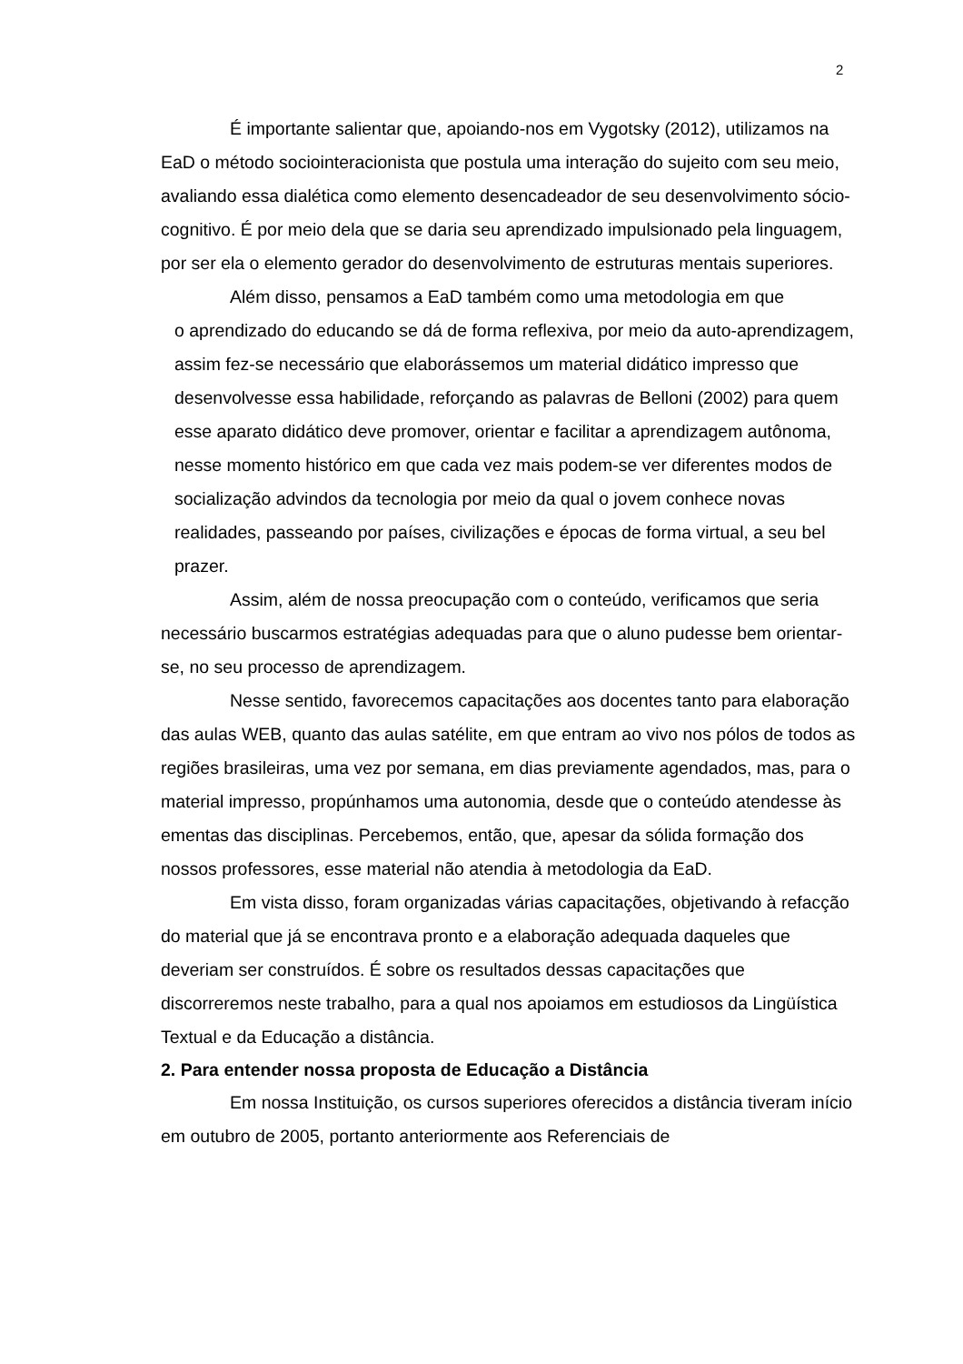2
É importante salientar que, apoiando-nos em Vygotsky (2012), utilizamos na EaD o método sociointeracionista que postula uma interação do sujeito com seu meio, avaliando essa dialética como elemento desencadeador de seu desenvolvimento sócio-cognitivo. É por meio dela que se daria seu aprendizado impulsionado pela linguagem, por ser ela o elemento gerador do desenvolvimento de estruturas mentais superiores.
Além disso, pensamos a EaD também como uma metodologia em que
o aprendizado do educando se dá de forma reflexiva, por meio da auto-aprendizagem, assim fez-se necessário que elaborássemos um material didático impresso que desenvolvesse essa habilidade, reforçando as palavras de Belloni (2002) para quem esse aparato didático deve promover, orientar e facilitar a aprendizagem autônoma, nesse momento histórico em que cada vez mais podem-se ver diferentes modos de socialização advindos da tecnologia por meio da qual o jovem conhece novas realidades, passeando por países, civilizações e épocas de forma virtual, a seu bel prazer.
Assim, além de nossa preocupação com o conteúdo, verificamos que seria necessário buscarmos estratégias adequadas para que o aluno pudesse bem orientar-se, no seu processo de aprendizagem.
Nesse sentido, favorecemos capacitações aos docentes tanto para elaboração das aulas WEB, quanto das aulas satélite, em que entram ao vivo nos pólos de todos as regiões brasileiras, uma vez por semana, em dias previamente agendados, mas, para o material impresso, propúnhamos uma autonomia, desde que o conteúdo atendesse às ementas das disciplinas. Percebemos, então, que, apesar da sólida formação dos nossos professores, esse material não atendia à metodologia da EaD.
Em vista disso, foram organizadas várias capacitações, objetivando à refacção do material que já se encontrava pronto e a elaboração adequada daqueles que deveriam ser construídos. É sobre os resultados dessas capacitações que discorreremos neste trabalho, para a qual nos apoiamos em estudiosos da Lingüística Textual e da Educação a distância.
2. Para entender nossa proposta de Educação a Distância
Em nossa Instituição, os cursos superiores oferecidos a distância tiveram início em outubro de 2005, portanto anteriormente aos Referenciais de